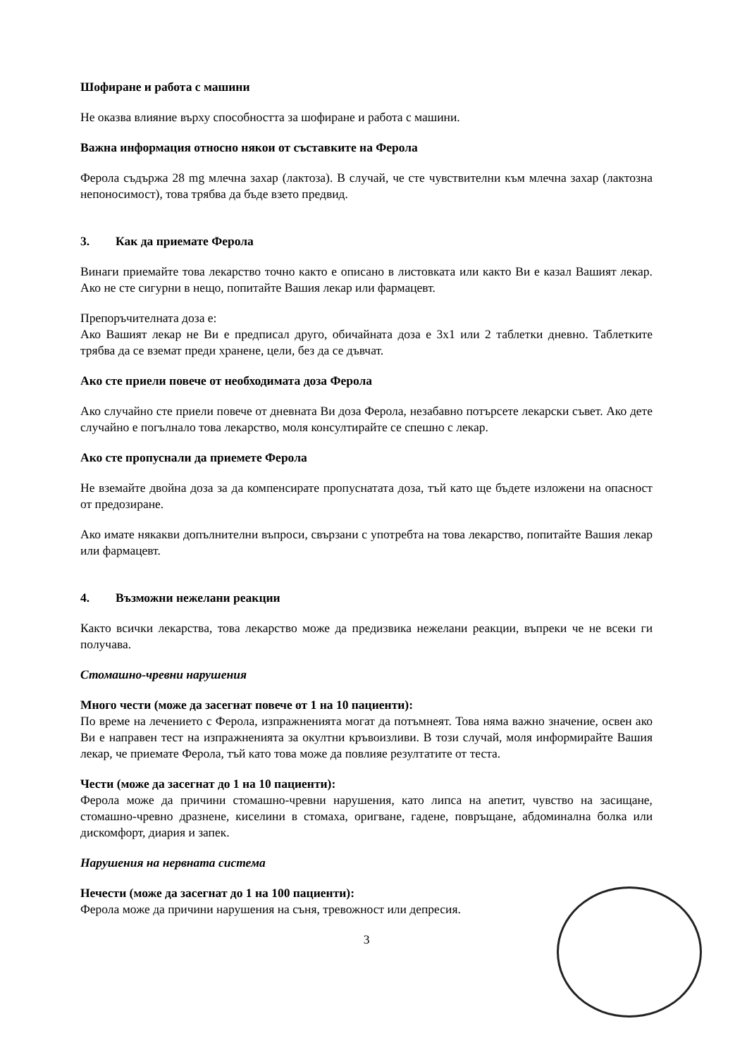Шофиране и работа с машини
Не оказва влияние върху способността за шофиране и работа с машини.
Важна информация относно някои от съставките на Ферола
Ферола съдържа 28 mg млечна захар (лактоза). В случай, че сте чувствителни към млечна захар (лактозна непоносимост), това трябва да бъде взето предвид.
3. Как да приемате Ферола
Винаги приемайте това лекарство точно както е описано в листовката или както Ви е казал Вашият лекар. Ако не сте сигурни в нещо, попитайте Вашия лекар или фармацевт.
Препоръчителната доза е:
Ако Вашият лекар не Ви е предписал друго, обичайната доза е 3x1 или 2 таблетки дневно. Таблетките трябва да се вземат преди хранене, цели, без да се дъвчат.
Ако сте приели повече от необходимата доза Ферола
Ако случайно сте приели повече от дневната Ви доза Ферола, незабавно потърсете лекарски съвет. Ако дете случайно е погълнало това лекарство, моля консултирайте се спешно с лекар.
Ако сте пропуснали да приемете Ферола
Не вземайте двойна доза за да компенсирате пропуснатата доза, тъй като ще бъдете изложени на опасност от предозиране.
Ако имате някакви допълнителни въпроси, свързани с употребта на това лекарство, попитайте Вашия лекар или фармацевт.
4. Възможни нежелани реакции
Както всички лекарства, това лекарство може да предизвика нежелани реакции, въпреки че не всеки ги получава.
Стомашно-чревни нарушения
Много чести (може да засегнат повече от 1 на 10 пациенти):
По време на лечението с Ферола, изпражненията могат да потъмнеят. Това няма важно значение, освен ако Ви е направен тест на изпражненията за окултни кръвоизливи. В този случай, моля информирайте Вашия лекар, че приемате Ферола, тъй като това може да повлияе резултатите от теста.
Чести (може да засегнат до 1 на 10 пациенти):
Ферола може да причини стомашно-чревни нарушения, като липса на апетит, чувство на засищане, стомашно-чревно дразнене, киселини в стомаха, оригване, гадене, повръщане, абдоминална болка или дискомфорт, диария и запек.
Нарушения на нервната система
Нечести (може да засегнат до 1 на 100 пациенти):
Ферола може да причини нарушения на съня, тревожност или депресия.
3